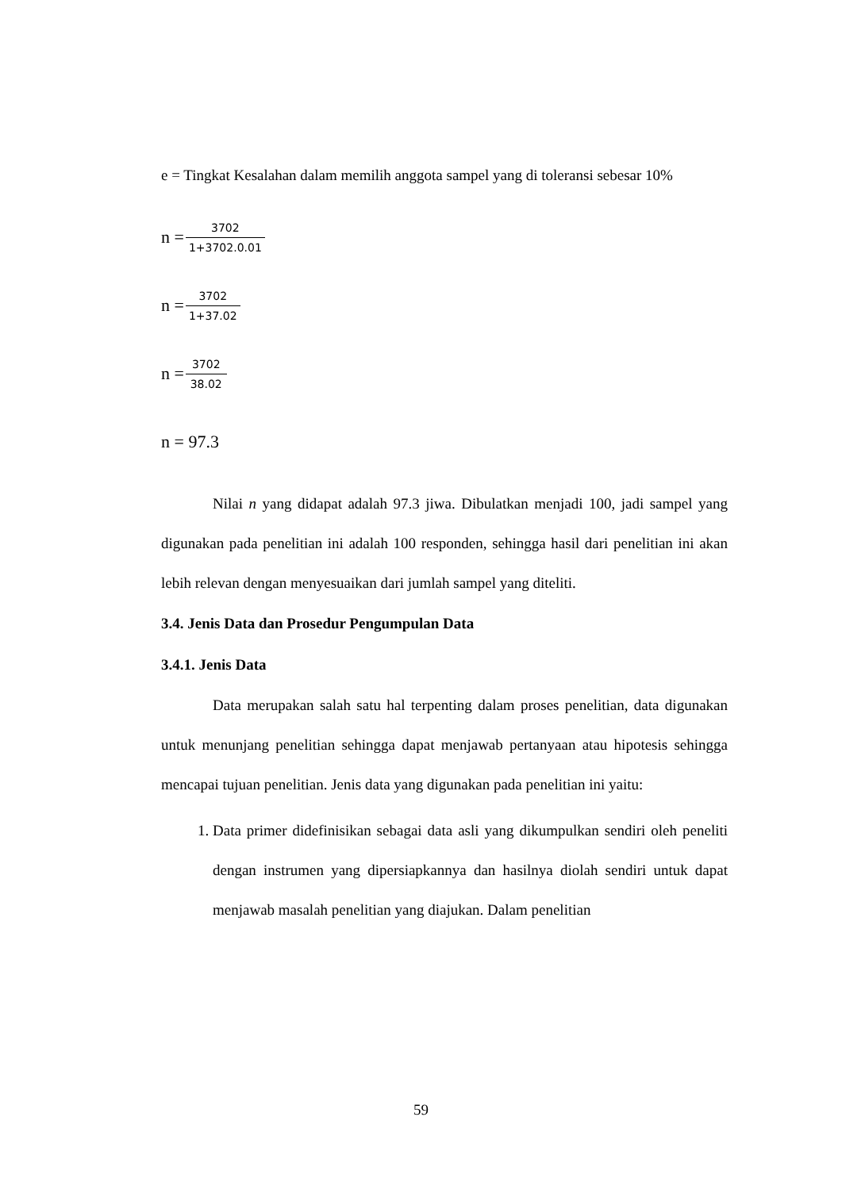e = Tingkat Kesalahan dalam memilih anggota sampel yang di toleransi sebesar 10%
n = 3702 1+3702.0.01
n = 3702 1+37.02
n = 3702 38.02
n = 97.3
Nilai n yang didapat adalah 97.3 jiwa. Dibulatkan menjadi 100, jadi sampel yang digunakan pada penelitian ini adalah 100 responden, sehingga hasil dari penelitian ini akan lebih relevan dengan menyesuaikan dari jumlah sampel yang diteliti.
3.4. Jenis Data dan Prosedur Pengumpulan Data
3.4.1. Jenis Data
Data merupakan salah satu hal terpenting dalam proses penelitian, data digunakan untuk menunjang penelitian sehingga dapat menjawab pertanyaan atau hipotesis sehingga mencapai tujuan penelitian. Jenis data yang digunakan pada penelitian ini yaitu:
1. Data primer didefinisikan sebagai data asli yang dikumpulkan sendiri oleh peneliti dengan instrumen yang dipersiapkannya dan hasilnya diolah sendiri untuk dapat menjawab masalah penelitian yang diajukan. Dalam penelitian
59